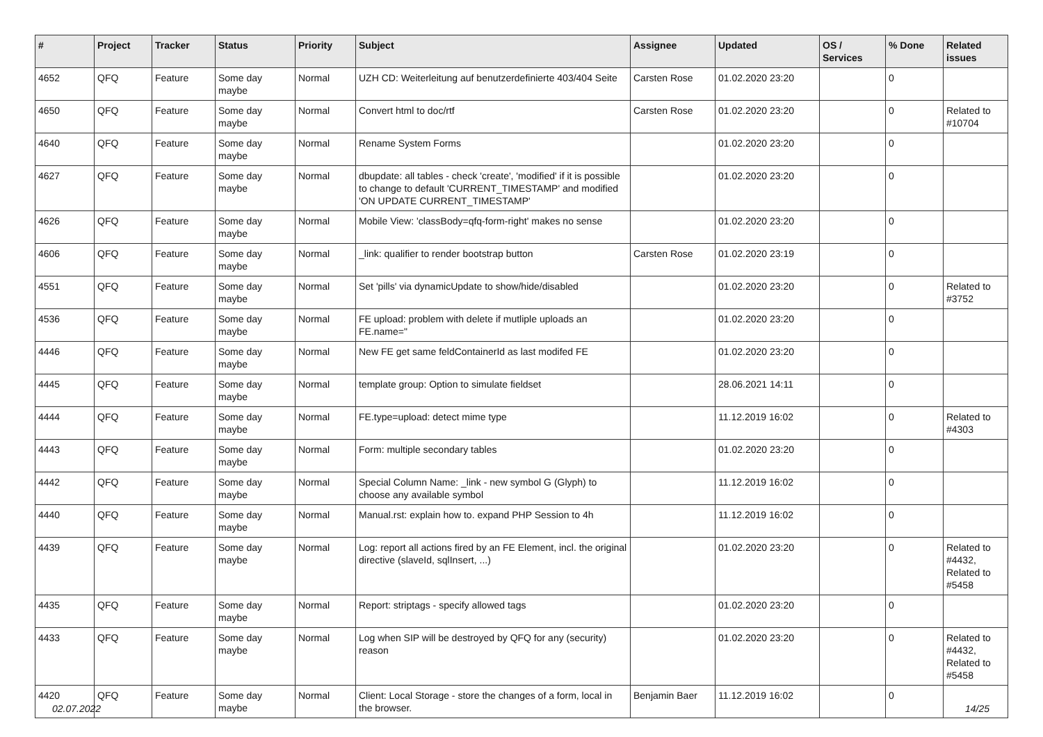| # | Project | Tracker | Status | Priority | Subject | Assignee | Updated | OS / Services | % Done | Related issues |
| --- | --- | --- | --- | --- | --- | --- | --- | --- | --- | --- |
| 4652 | QFQ | Feature | Some day maybe | Normal | UZH CD: Weiterleitung auf benutzerdefinierte 403/404 Seite | Carsten Rose | 01.02.2020 23:20 | | 0 | |
| 4650 | QFQ | Feature | Some day maybe | Normal | Convert html to doc/rtf | Carsten Rose | 01.02.2020 23:20 | | 0 | Related to #10704 |
| 4640 | QFQ | Feature | Some day maybe | Normal | Rename System Forms | | 01.02.2020 23:20 | | 0 | |
| 4627 | QFQ | Feature | Some day maybe | Normal | dbupdate: all tables - check 'create', 'modified' if it is possible to change to default 'CURRENT_TIMESTAMP' and modified 'ON UPDATE CURRENT_TIMESTAMP' | | 01.02.2020 23:20 | | 0 | |
| 4626 | QFQ | Feature | Some day maybe | Normal | Mobile View: 'classBody=qfq-form-right' makes no sense | | 01.02.2020 23:20 | | 0 | |
| 4606 | QFQ | Feature | Some day maybe | Normal | _link: qualifier to render bootstrap button | Carsten Rose | 01.02.2020 23:19 | | 0 | |
| 4551 | QFQ | Feature | Some day maybe | Normal | Set 'pills' via dynamicUpdate to show/hide/disabled | | 01.02.2020 23:20 | | 0 | Related to #3752 |
| 4536 | QFQ | Feature | Some day maybe | Normal | FE upload: problem with delete if mutliple uploads an FE.name=" | | 01.02.2020 23:20 | | 0 | |
| 4446 | QFQ | Feature | Some day maybe | Normal | New FE get same feldContainerId as last modifed FE | | 01.02.2020 23:20 | | 0 | |
| 4445 | QFQ | Feature | Some day maybe | Normal | template group: Option to simulate fieldset | | 28.06.2021 14:11 | | 0 | |
| 4444 | QFQ | Feature | Some day maybe | Normal | FE.type=upload: detect mime type | | 11.12.2019 16:02 | | 0 | Related to #4303 |
| 4443 | QFQ | Feature | Some day maybe | Normal | Form: multiple secondary tables | | 01.02.2020 23:20 | | 0 | |
| 4442 | QFQ | Feature | Some day maybe | Normal | Special Column Name: _link - new symbol G (Glyph) to choose any available symbol | | 11.12.2019 16:02 | | 0 | |
| 4440 | QFQ | Feature | Some day maybe | Normal | Manual.rst: explain how to. expand PHP Session to 4h | | 11.12.2019 16:02 | | 0 | |
| 4439 | QFQ | Feature | Some day maybe | Normal | Log: report all actions fired by an FE Element, incl. the original directive (slaveId, sqlInsert, ...) | | 01.02.2020 23:20 | | 0 | Related to #4432, Related to #5458 |
| 4435 | QFQ | Feature | Some day maybe | Normal | Report: striptags - specify allowed tags | | 01.02.2020 23:20 | | 0 | |
| 4433 | QFQ | Feature | Some day maybe | Normal | Log when SIP will be destroyed by QFQ for any (security) reason | | 01.02.2020 23:20 | | 0 | Related to #4432, Related to #5458 |
| 4420 | QFQ | Feature | Some day maybe | Normal | Client: Local Storage - store the changes of a form, local in the browser. | Benjamin Baer | 11.12.2019 16:02 | | 0 | |
02.07.2022 14/25